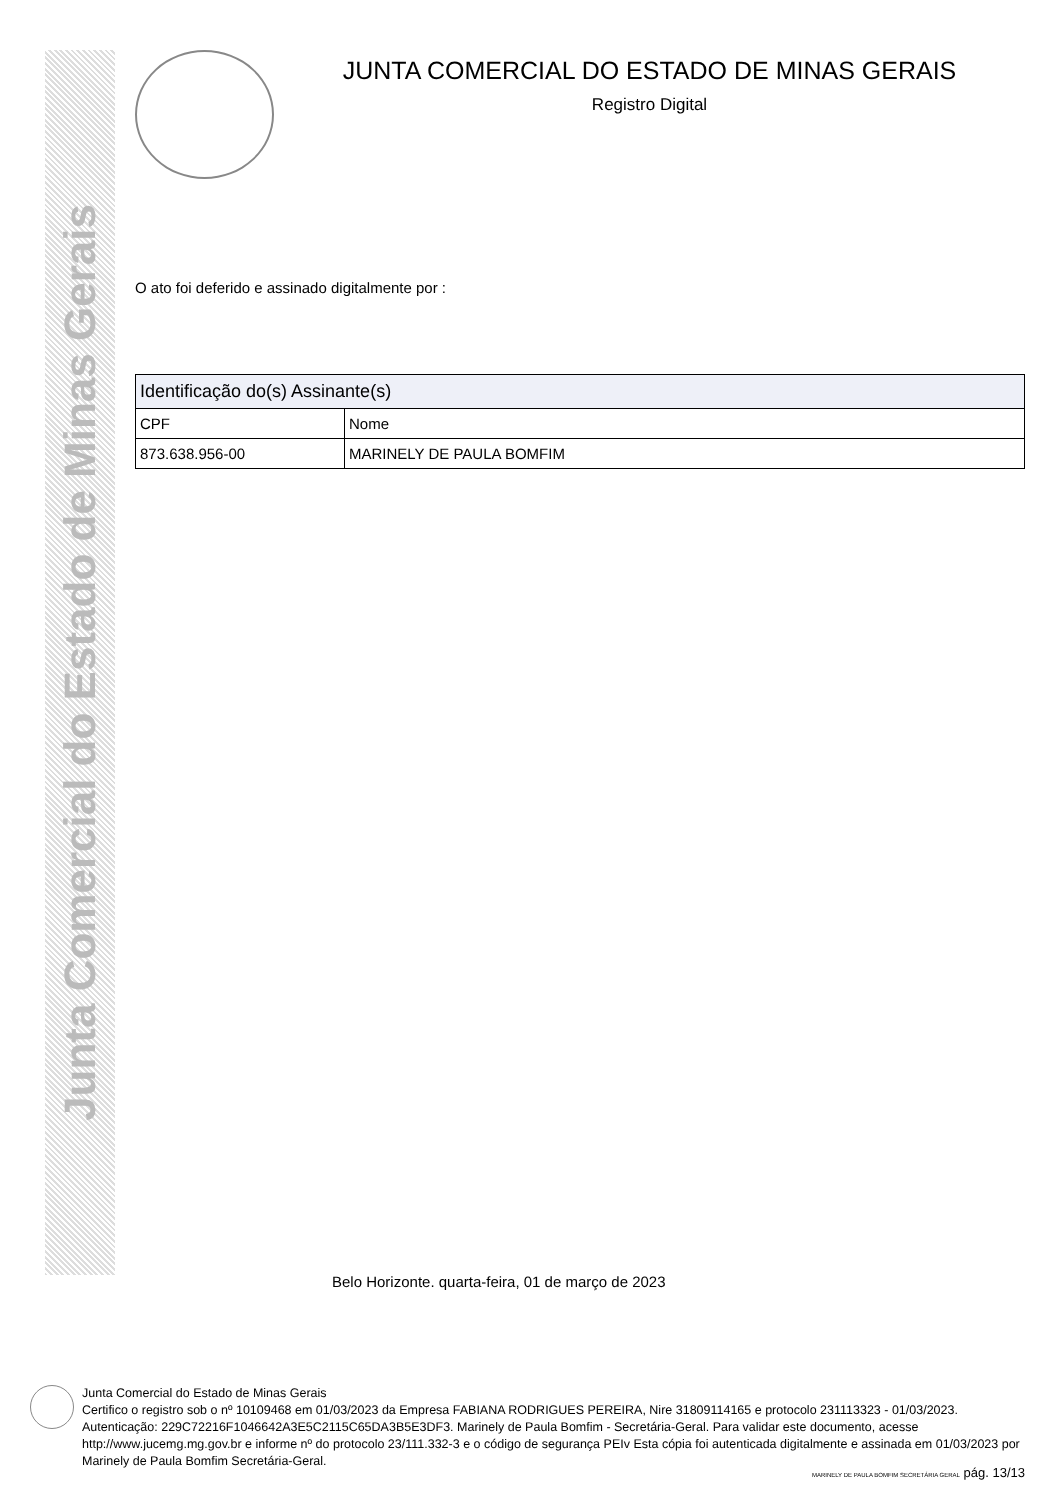Junta Comercial do Estado de Minas Gerais
JUNTA COMERCIAL DO ESTADO DE MINAS GERAIS
Registro Digital
O ato foi deferido e assinado digitalmente por :
| Identificação do(s) Assinante(s) | |
| --- | --- |
| CPF | Nome |
| 873.638.956-00 | MARINELY DE PAULA BOMFIM |
Belo Horizonte. quarta-feira, 01 de março de 2023
Junta Comercial do Estado de Minas Gerais
Certifico o registro sob o nº 10109468 em 01/03/2023 da Empresa FABIANA RODRIGUES PEREIRA, Nire 31809114165 e protocolo 231113323 - 01/03/2023. Autenticação: 229C72216F1046642A3E5C2115C65DA3B5E3DF3. Marinely de Paula Bomfim - Secretária-Geral. Para validar este documento, acesse http://www.jucemg.mg.gov.br e informe nº do protocolo 23/111.332-3 e o código de segurança PEIv Esta cópia foi autenticada digitalmente e assinada em 01/03/2023 por Marinely de Paula Bomfim Secretária-Geral.
MARINELY DE PAULA BOMFIM SECRETÁRIA GERAL pág. 13/13